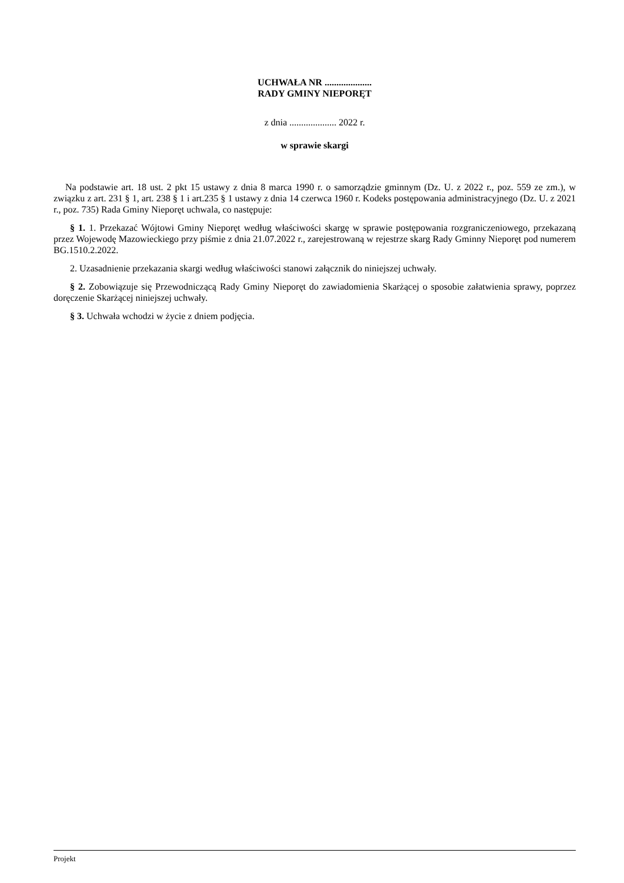UCHWAŁA NR ....................
RADY GMINY NIEPORĘT
z dnia .................... 2022 r.
w sprawie skargi
Na podstawie art. 18 ust. 2 pkt 15 ustawy z dnia 8 marca 1990 r. o samorządzie gminnym (Dz. U. z 2022 r., poz. 559 ze zm.), w związku z art. 231 § 1, art. 238 § 1 i art.235 § 1 ustawy z dnia 14 czerwca 1960 r. Kodeks postępowania administracyjnego (Dz. U. z 2021 r., poz. 735) Rada Gminy Nieporęt uchwala, co następuje:
§ 1. 1. Przekazać Wójtowi Gminy Nieporęt według właściwości skargę w sprawie postępowania rozgraniczeniowego, przekazaną przez Wojewodę Mazowieckiego przy piśmie z dnia 21.07.2022 r., zarejestrowaną w rejestrze skarg Rady Gminny Nieporęt pod numerem BG.1510.2.2022.
2. Uzasadnienie przekazania skargi według właściwości stanowi załącznik do niniejszej uchwały.
§ 2. Zobowiązuje się Przewodniczącą Rady Gminy Nieporęt do zawiadomienia Skarżącej o sposobie załatwienia sprawy, poprzez doręczenie Skarżącej niniejszej uchwały.
§ 3. Uchwała wchodzi w życie z dniem podjęcia.
Projekt